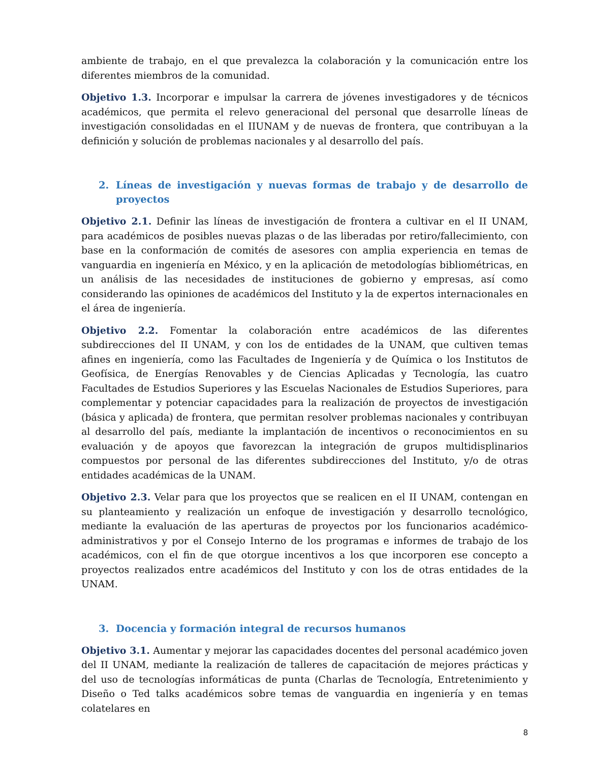ambiente de trabajo, en el que prevalezca la colaboración y la comunicación entre los diferentes miembros de la comunidad.
Objetivo 1.3. Incorporar e impulsar la carrera de jóvenes investigadores y de técnicos académicos, que permita el relevo generacional del personal que desarrolle líneas de investigación consolidadas en el IIUNAM y de nuevas de frontera, que contribuyan a la definición y solución de problemas nacionales y al desarrollo del país.
2. Líneas de investigación y nuevas formas de trabajo y de desarrollo de proyectos
Objetivo 2.1. Definir las líneas de investigación de frontera a cultivar en el II UNAM, para académicos de posibles nuevas plazas o de las liberadas por retiro/fallecimiento, con base en la conformación de comités de asesores con amplia experiencia en temas de vanguardia en ingeniería en México, y en la aplicación de metodologías bibliométricas, en un análisis de las necesidades de instituciones de gobierno y empresas, así como considerando las opiniones de académicos del Instituto y la de expertos internacionales en el área de ingeniería.
Objetivo 2.2. Fomentar la colaboración entre académicos de las diferentes subdirecciones del II UNAM, y con los de entidades de la UNAM, que cultiven temas afines en ingeniería, como las Facultades de Ingeniería y de Química o los Institutos de Geofísica, de Energías Renovables y de Ciencias Aplicadas y Tecnología, las cuatro Facultades de Estudios Superiores y las Escuelas Nacionales de Estudios Superiores, para complementar y potenciar capacidades para la realización de proyectos de investigación (básica y aplicada) de frontera, que permitan resolver problemas nacionales y contribuyan al desarrollo del país, mediante la implantación de incentivos o reconocimientos en su evaluación y de apoyos que favorezcan la integración de grupos multidisplinarios compuestos por personal de las diferentes subdirecciones del Instituto, y/o de otras entidades académicas de la UNAM.
Objetivo 2.3. Velar para que los proyectos que se realicen en el II UNAM, contengan en su planteamiento y realización un enfoque de investigación y desarrollo tecnológico, mediante la evaluación de las aperturas de proyectos por los funcionarios académico-administrativos y por el Consejo Interno de los programas e informes de trabajo de los académicos, con el fin de que otorgue incentivos a los que incorporen ese concepto a proyectos realizados entre académicos del Instituto y con los de otras entidades de la UNAM.
3. Docencia y formación integral de recursos humanos
Objetivo 3.1. Aumentar y mejorar las capacidades docentes del personal académico joven del II UNAM, mediante la realización de talleres de capacitación de mejores prácticas y del uso de tecnologías informáticas de punta (Charlas de Tecnología, Entretenimiento y Diseño o Ted talks académicos sobre temas de vanguardia en ingeniería y en temas colatelares en
8